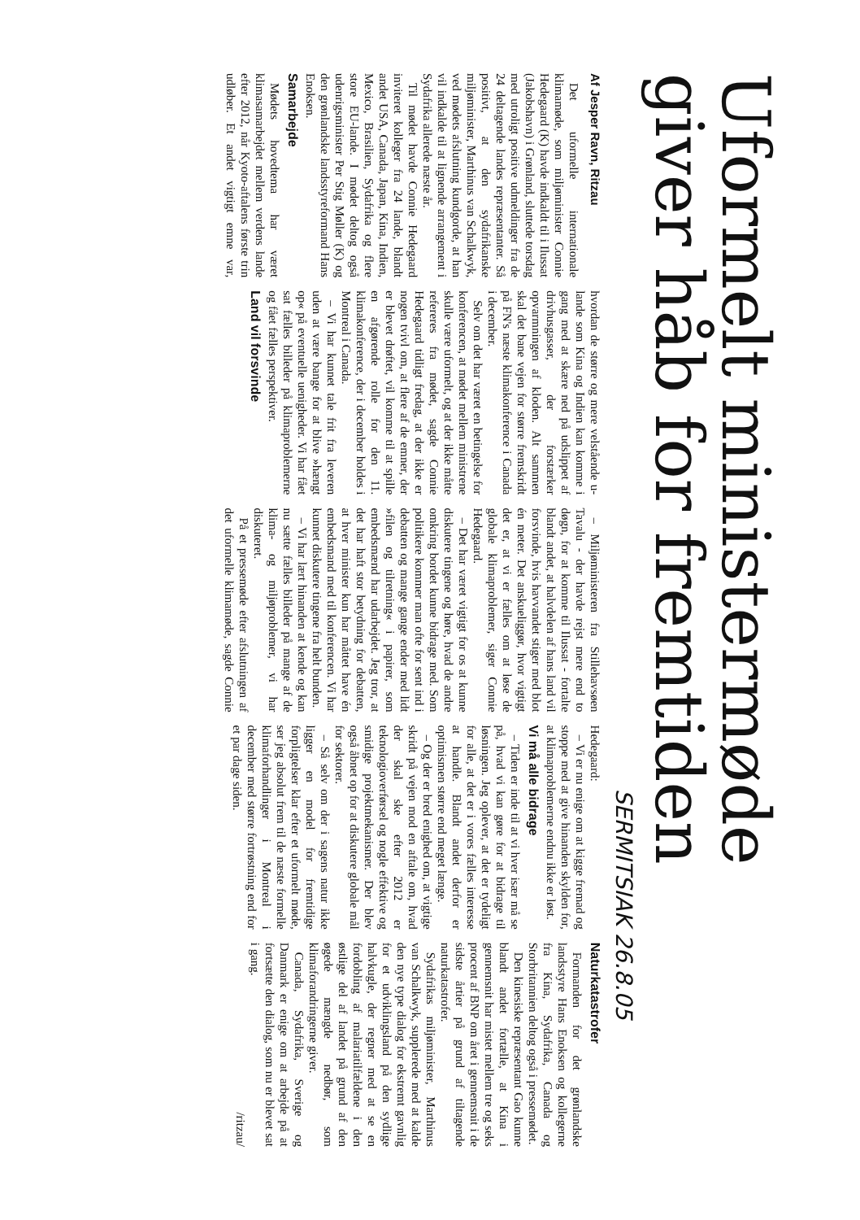Uformelt ministermøde giver håb for fremtiden
SERMITSIAK 26.8.05
Af Jesper Ravn, Ritzau
Det uformelle internationale klimamøde, som miljøminister Connie Hedegaard (K) havde indkaldt til i Ilussat (Jakobshavn) i Grønland, sluttede torsdag med utroligt positive udmeldinger fra de 24 deltagende landes repræsentanter. Så positivt, at den sydafrikanske miljøminister, Marthinus van Schalkwyk, ved mødets afslutning kundgorde, at han vil indkalde til at lignende arrangement i Sydafrika allerede næste år.
Til mødet havde Connie Hedegaard inviteret kolleger fra 24 lande, blandt andet USA, Canada, Japan, Kina, Indien, Mexico, Brasilien, Sydafrika og flere store EU-lande. I mødet deltog også udenrigsminister Per Stig Møller (K) og den grønlandske landsstyreformand Hans Enoksen.
Samarbejde
Mødets hovedtema har været klimasamarbejdet mellem verdens lande efter 2012, når Kyoto-aftalens første trin udløber. Et andet vigtigt emne var, hvordan de større og mere velstående u-lande som Kina og Indien kan komme i gang med at skære ned på udslippet af drivhusgasser, der forstærker opvarmningen af kloden. Alt sammen skal det bane vejen for større fremskridt på FN's næste klimakonference i Canada i december.
Selv om det har været en betingelse for konferencen, at mødet mellem ministrene skulle være uformelt, og at der ikke måtte refereres fra mødet, sagde Connie Hedegaard tidligt fredag, at der ikke er nogen tvivl om, at flere af de emner, der er blevet drøftet, vil komme til at spille en afgørende rolle for den 11. klimakonference, der i december holdes i Montreal i Canada.
– Vi har kunnet tale frit fra leveren uden at være bange for at blive »hængt op« på eventuelle uenigheder. Vi har fået sat fælles billeder på klimaproblemerne og fået fælles perspektiver.
Land vil forsvinde
– Miljøministeren fra Stillehavsøen Tavalu - der havde rejst mere end to døgn, for at komme til Ilussat - fortalte blandt andet, at halvdelen af hans land vil forsvinde, hvis havvandet stiger med blot én meter. Det anskueliggør, hvor vigtigt det er, at vi er fælles om at løse de globale klimaproblemer, siger Connie Hedegaard.
– Det har været vigtigt for os at kunne diskutere tingene og høre, hvad de andre omkring bordet kunne bidrage med. Som politikere kommer man ofte for sent ind i debatten og mange gange ender med lidt »filen og tilretning« i papirer, som embedsmænd har udarbejdet. Jeg tror, at det har haft stor betydning for debatten, at hver minister kun har måttet have én embedsmand med til konferencen. Vi har kunnet diskutere tingene fra helt bunden.
– Vi har lært hinanden at kende og kan nu sætte fælles billeder på mange af de klima- og miljøproblemer, vi har diskuteret.
På et pressemøde efter afslutningen af det uformelle klimamøde, sagde Connie Hedegaard:
– Vi er nu enige om at kigge fremad og stoppe med at give hinanden skylden for, at klimaproblemerne endnu ikke er løst.
Vi må alle bidrage
– Tiden er inde til at vi hver især må se på, hvad vi kan gøre for at bidrage til løsningen. Jeg oplever, at det er tydeligt for alle, at det er i vores fælles interesse at handle. Blandt andet derfor er optimismen større end meget længe.
– Og der er bred enighed om, at vigtige skridt på vejen mod en aftale om, hvad der skal ske efter 2012 er teknologioverførsel og nogle effektive og smidige projektmekanismer. Der blev også åbnet op for at diskutere globale mål for sektorer.
– Så selv om der i sagens natur ikke ligger en model for fremtidige forpligtelser klar efter et uformelt møde, ser jeg absolut frem til de næste formelle klimaforhandlinger i Montreal i december med større fortrøstning end for et par dage siden.
Naturkatastrofer
Formanden for det grønlandske landsstyre Hans Enoksen og kollegerne fra Kina, Sydafrika, Canada og Storbritannien deltog også i pressemødet.
Den kinesiske repræsentant Gao kunne blandt andet fortælle, at Kina i gennemsnit har mistet mellem tre og seks procent af BNP om året i gennemsnit i de sidste årtier på grund af tiltagende naturkatastrofer.
Sydafrikas miljøminister, Marthinus van Schalkwyk, supplerede med at kalde den nye type dialog for ekstremt gavnlig for et udviklingsland på den sydlige halvkugle, der regner med at se en fordobling af malariatilfældene i den østlige del af landet på grund af den øgede mængde nedbør, som klimaforandringerne giver.
Canada, Sydafrika, Sverige og Danmark er enige om at arbejde på at fortsætte den dialog, som nu er blevet sat i gang.
/ritzau/